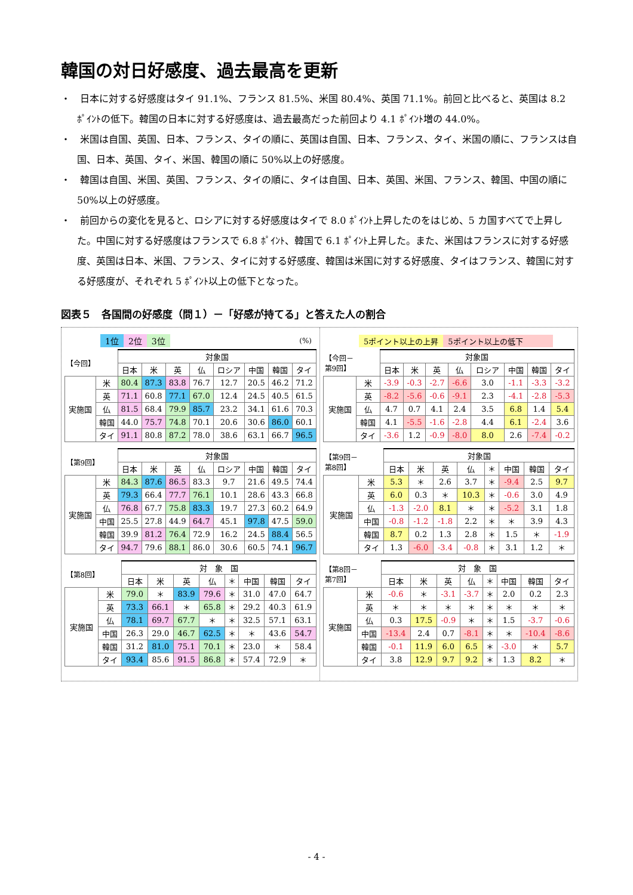韓国の対日好感度、過去最高を更新
・　日本に対する好感度はタイ 91.1%、フランス 81.5%、米国 80.4%、英国 71.1%。前回と比べると、英国は 8.2 ﾎﾟｲﾝﾄの低下。韓国の日本に対する好感度は、過去最高だった前回より 4.1 ﾎﾟｲﾝﾄ増の 44.0%。
・　米国は自国、英国、日本、フランス、タイの順に、英国は自国、日本、フランス、タイ、米国の順に、フランスは自国、日本、英国、タイ、米国、韓国の順に 50%以上の好感度。
・　韓国は自国、米国、英国、フランス、タイの順に、タイは自国、日本、英国、米国、フランス、韓国、中国の順に 50%以上の好感度。
・　前回からの変化を見ると、ロシアに対する好感度はタイで 8.0 ﾎﾟｲﾝﾄ上昇したのをはじめ、5 カ国すべてで上昇した。中国に対する好感度はフランスで 6.8 ﾎﾟｲﾝﾄ、韓国で 6.1 ﾎﾟｲﾝﾄ上昇した。また、米国はフランスに対する好感度、英国は日本、米国、フランス、タイに対する好感度、韓国は米国に対する好感度、タイはフランス、韓国に対する好感度が、それぞれ 5 ﾎﾟｲﾝﾄ以上の低下となった。
図表５　各国間の好感度（問１）－「好感が持てる」と答えた人の割合
1位 2位 3位 (%)
| 【今回】 | | 対象国 | | | | | | | |
| --- | --- | --- | --- | --- | --- | --- | --- | --- | --- |
| | | 日本 | 米 | 英 | 仏 | ロシア | 中国 | 韓国 | タイ |
| 実施国 | 米 | 80.4 | 87.3 | 83.8 | 76.7 | 12.7 | 20.5 | 46.2 | 71.2 |
| | 英 | 71.1 | 60.8 | 77.1 | 67.0 | 12.4 | 24.5 | 40.5 | 61.5 |
| | 仏 | 81.5 | 68.4 | 79.9 | 85.7 | 23.2 | 34.1 | 61.6 | 70.3 |
| | 韓国 | 44.0 | 75.7 | 74.8 | 70.1 | 20.6 | 30.6 | 86.0 | 60.1 |
| | タイ | 91.1 | 80.8 | 87.2 | 78.0 | 38.6 | 63.1 | 66.7 | 96.5 |
| 【第9回】 | | 対象国 | | | | | | | |
| --- | --- | --- | --- | --- | --- | --- | --- | --- | --- |
| | | 日本 | 米 | 英 | 仏 | ロシア | 中国 | 韓国 | タイ |
| 実施国 | 米 | 84.3 | 87.6 | 86.5 | 83.3 | 9.7 | 21.6 | 49.5 | 74.4 |
| | 英 | 79.3 | 66.4 | 77.7 | 76.1 | 10.1 | 28.6 | 43.3 | 66.8 |
| | 仏 | 76.8 | 67.7 | 75.8 | 83.3 | 19.7 | 27.3 | 60.2 | 64.9 |
| | 中国 | 25.5 | 27.8 | 44.9 | 64.7 | 45.1 | 97.8 | 47.5 | 59.0 |
| | 韓国 | 39.9 | 81.2 | 76.4 | 72.9 | 16.2 | 24.5 | 88.4 | 56.5 |
| | タイ | 94.7 | 79.6 | 88.1 | 86.0 | 30.6 | 60.5 | 74.1 | 96.7 |
| 【第8回】 | | 対 象 国 | | | | | | | |
| --- | --- | --- | --- | --- | --- | --- | --- | --- | --- |
| | | 日本 | 米 | 英 | 仏 | ＊ | 中国 | 韓国 | タイ |
| 実施国 | 米 | 79.0 | ＊ | 83.9 | 79.6 | ＊ | 31.0 | 47.0 | 64.7 |
| | 英 | 73.3 | 66.1 | ＊ | 65.8 | ＊ | 29.2 | 40.3 | 61.9 |
| | 仏 | 78.1 | 69.7 | 67.7 | ＊ | ＊ | 32.5 | 57.1 | 63.1 |
| | 中国 | 26.3 | 29.0 | 46.7 | 62.5 | ＊ | ＊ | 43.6 | 54.7 |
| | 韓国 | 31.2 | 81.0 | 75.1 | 70.1 | ＊ | 23.0 | ＊ | 58.4 |
| | タイ | 93.4 | 85.6 | 91.5 | 86.8 | ＊ | 57.4 | 72.9 | ＊ |
5ポイント以上の上昇 5ポイント以上の低下
| 【今回－ 第9回】 | | 対象国 | | | | | | | |
| --- | --- | --- | --- | --- | --- | --- | --- | --- | --- |
| | | 日本 | 米 | 英 | 仏 | ロシア | 中国 | 韓国 | タイ |
| 実施国 | 米 | -3.9 | -0.3 | -2.7 | -6.6 | 3.0 | -1.1 | -3.3 | -3.2 |
| | 英 | -8.2 | -5.6 | -0.6 | -9.1 | 2.3 | -4.1 | -2.8 | -5.3 |
| | 仏 | 4.7 | 0.7 | 4.1 | 2.4 | 3.5 | 6.8 | 1.4 | 5.4 |
| | 韓国 | 4.1 | -5.5 | -1.6 | -2.8 | 4.4 | 6.1 | -2.4 | 3.6 |
| | タイ | -3.6 | 1.2 | -0.9 | -8.0 | 8.0 | 2.6 | -7.4 | -0.2 |
| 【第9回－ 第8回】 | | 対象国 | | | | | | | |
| --- | --- | --- | --- | --- | --- | --- | --- | --- | --- |
| | | 日本 | 米 | 英 | 仏 | ＊ | 中国 | 韓国 | タイ |
| 実施国 | 米 | 5.3 | ＊ | 2.6 | 3.7 | ＊ | -9.4 | 2.5 | 9.7 |
| | 英 | 6.0 | 0.3 | ＊ | 10.3 | ＊ | -0.6 | 3.0 | 4.9 |
| | 仏 | -1.3 | -2.0 | 8.1 | ＊ | ＊ | -5.2 | 3.1 | 1.8 |
| | 中国 | -0.8 | -1.2 | -1.8 | 2.2 | ＊ | ＊ | 3.9 | 4.3 |
| | 韓国 | 8.7 | 0.2 | 1.3 | 2.8 | ＊ | 1.5 | ＊ | -1.9 |
| | タイ | 1.3 | -6.0 | -3.4 | -0.8 | ＊ | 3.1 | 1.2 | ＊ |
| 【第8回－ 第7回】 | | 対 象 国 | | | | | | | |
| --- | --- | --- | --- | --- | --- | --- | --- | --- | --- |
| | | 日本 | 米 | 英 | 仏 | ＊ | 中国 | 韓国 | タイ |
| 実施国 | 米 | -0.6 | ＊ | -3.1 | -3.7 | ＊ | 2.0 | 0.2 | 2.3 |
| | 英 | ＊ | ＊ | ＊ | ＊ | ＊ | ＊ | ＊ | ＊ |
| | 仏 | 0.3 | 17.5 | -0.9 | ＊ | ＊ | 1.5 | -3.7 | -0.6 |
| | 中国 | -13.4 | 2.4 | 0.7 | -8.1 | ＊ | ＊ | -10.4 | -8.6 |
| | 韓国 | -0.1 | 11.9 | 6.0 | 6.5 | ＊ | -3.0 | ＊ | 5.7 |
| | タイ | 3.8 | 12.9 | 9.7 | 9.2 | ＊ | 1.3 | 8.2 | ＊ |
- 4 -